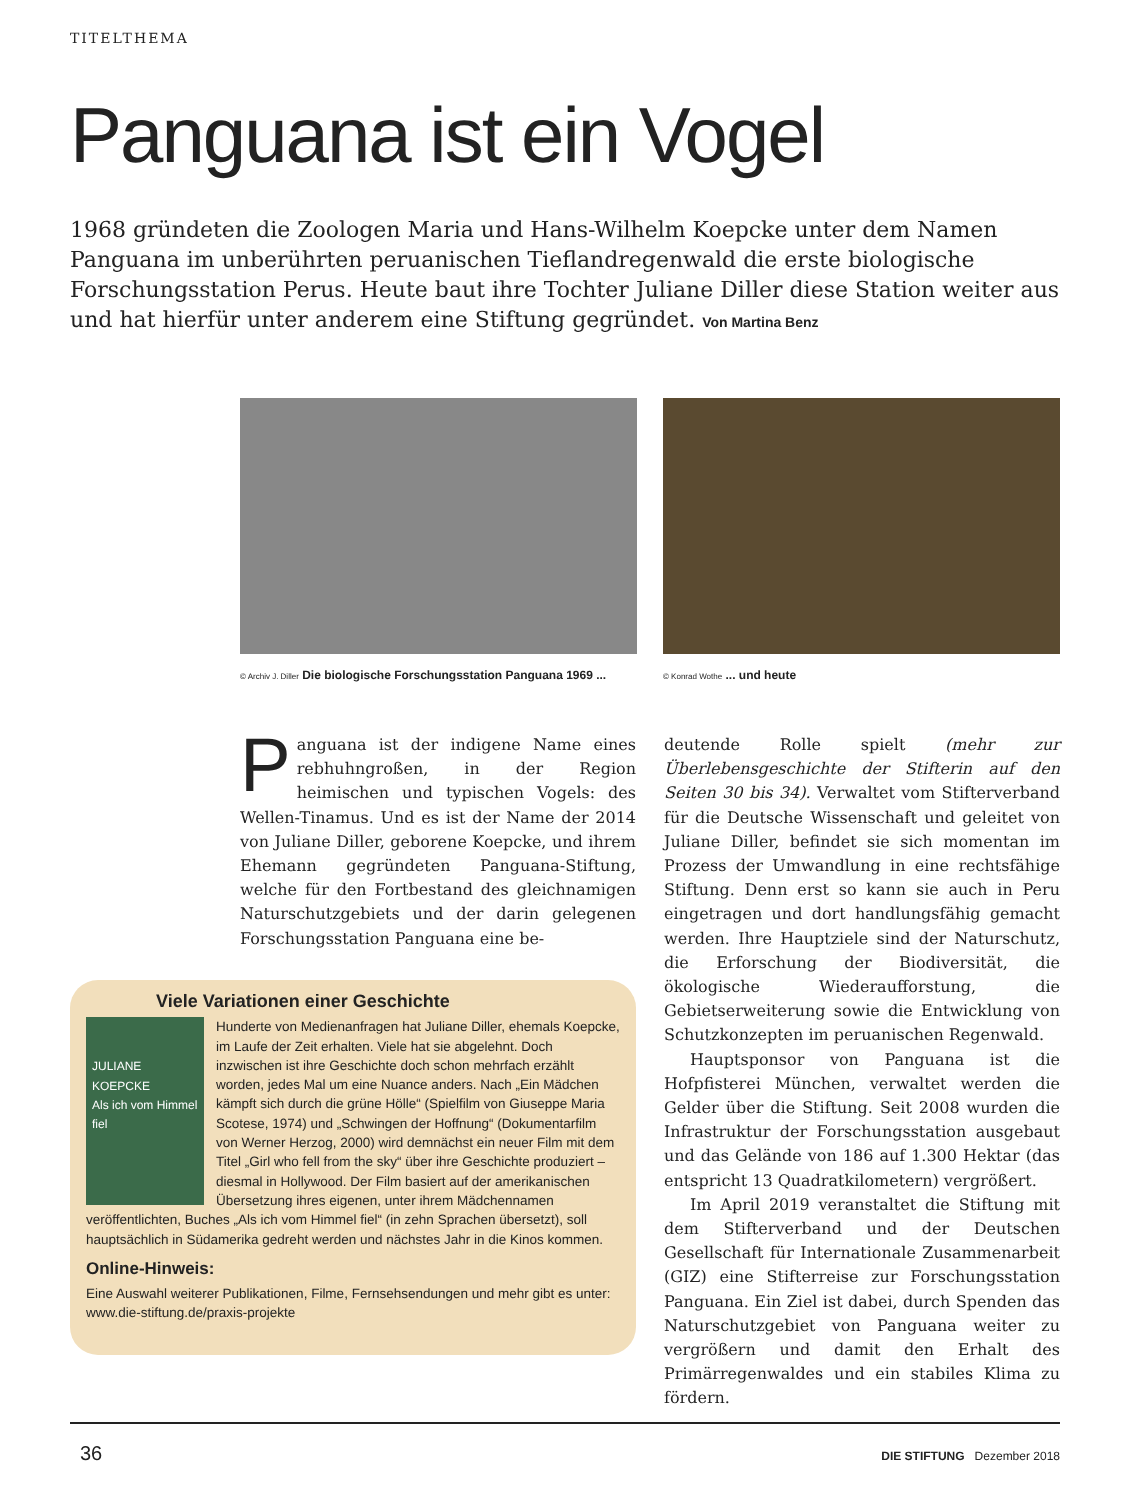TITELTHEMA
Panguana ist ein Vogel
1968 gründeten die Zoologen Maria und Hans-Wilhelm Koepcke unter dem Namen Panguana im unberührten peruanischen Tieflandregenwald die erste biologische Forschungsstation Perus. Heute baut ihre Tochter Juliane Diller diese Station weiter aus und hat hierfür unter anderem eine Stiftung gegründet. Von Martina Benz
© Archiv J. Diller Die biologische Forschungsstation Panguana 1969 ...
© Konrad Wothe ... und heute
Panguana ist der indigene Name eines rebhuhngroßen, in der Region heimischen und typischen Vogels: des Wellen-Tinamus. Und es ist der Name der 2014 von Juliane Diller, geborene Koepcke, und ihrem Ehemann gegründeten Panguana-Stiftung, welche für den Fortbestand des gleichnamigen Naturschutzgebiets und der darin gelegenen Forschungsstation Panguana eine be-
deutende Rolle spielt (mehr zur Überlebensgeschichte der Stifterin auf den Seiten 30 bis 34). Verwaltet vom Stifterverband für die Deutsche Wissenschaft und geleitet von Juliane Diller, befindet sie sich momentan im Prozess der Umwandlung in eine rechtsfähige Stiftung. Denn erst so kann sie auch in Peru eingetragen und dort handlungsfähig gemacht werden. Ihre Hauptziele sind der Naturschutz, die Erforschung der Biodiversität, die ökologische Wiederaufforstung, die Gebietserweiterung sowie die Entwicklung von Schutzkonzepten im peruanischen Regenwald.
Hauptsponsor von Panguana ist die Hofpfisterei München, verwaltet werden die Gelder über die Stiftung. Seit 2008 wurden die Infrastruktur der Forschungsstation ausgebaut und das Gelände von 186 auf 1.300 Hektar (das entspricht 13 Quadratkilometern) vergrößert.
Im April 2019 veranstaltet die Stiftung mit dem Stifterverband und der Deutschen Gesellschaft für Internationale Zusammenarbeit (GIZ) eine Stifterreise zur Forschungsstation Panguana. Ein Ziel ist dabei, durch Spenden das Naturschutzgebiet von Panguana weiter zu vergrößern und damit den Erhalt des Primärregenwaldes und ein stabiles Klima zu fördern.
Viele Variationen einer Geschichte
JULIANE KOEPCKE
Als ich vom Himmel fiel
Hunderte von Medienanfragen hat Juliane Diller, ehemals Koepcke, im Laufe der Zeit erhalten. Viele hat sie abgelehnt. Doch inzwischen ist ihre Geschichte doch schon mehrfach erzählt worden, jedes Mal um eine Nuance anders. Nach „Ein Mädchen kämpft sich durch die grüne Hölle“ (Spielfilm von Giuseppe Maria Scotese, 1974) und „Schwingen der Hoffnung“ (Dokumentarfilm von Werner Herzog, 2000) wird demnächst ein neuer Film mit dem Titel „Girl who fell from the sky“ über ihre Geschichte produziert – diesmal in Hollywood. Der Film basiert auf der amerikanischen Übersetzung ihres eigenen, unter ihrem Mädchennamen veröffentlichten, Buches „Als ich vom Himmel fiel“ (in zehn Sprachen übersetzt), soll hauptsächlich in Südamerika gedreht werden und nächstes Jahr in die Kinos kommen.
Online-Hinweis:
Eine Auswahl weiterer Publikationen, Filme, Fernsehsendungen und mehr gibt es unter: www.die-stiftung.de/praxis-projekte
36 DIE STIFTUNG Dezember 2018